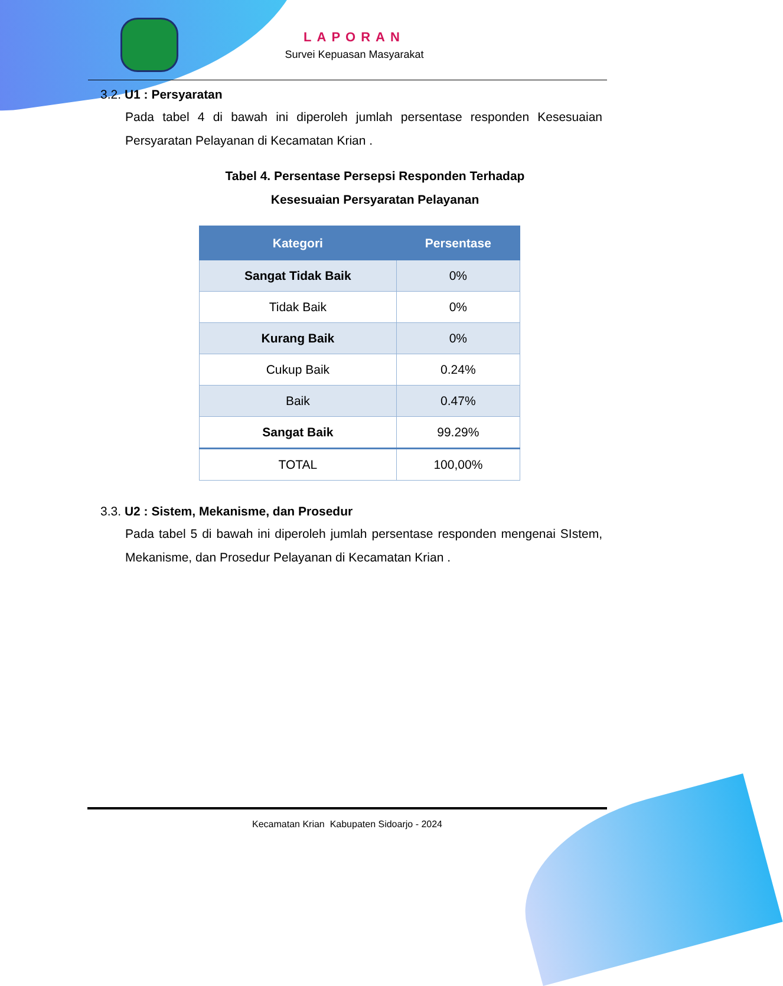LAPORAN
Survei Kepuasan Masyarakat
3.2. U1 : Persyaratan
Pada tabel 4 di bawah ini diperoleh jumlah persentase responden Kesesuaian Persyaratan Pelayanan di Kecamatan Krian .
Tabel 4. Persentase Persepsi Responden Terhadap
Kesesuaian Persyaratan Pelayanan
| Kategori | Persentase |
| --- | --- |
| Sangat Tidak Baik | 0% |
| Tidak Baik | 0% |
| Kurang Baik | 0% |
| Cukup Baik | 0.24% |
| Baik | 0.47% |
| Sangat Baik | 99.29% |
| TOTAL | 100,00% |
3.3. U2 : Sistem, Mekanisme, dan Prosedur
Pada tabel 5 di bawah ini diperoleh jumlah persentase responden mengenai SIstem, Mekanisme, dan Prosedur Pelayanan di Kecamatan Krian .
Kecamatan Krian Kabupaten Sidoarjo - 2024